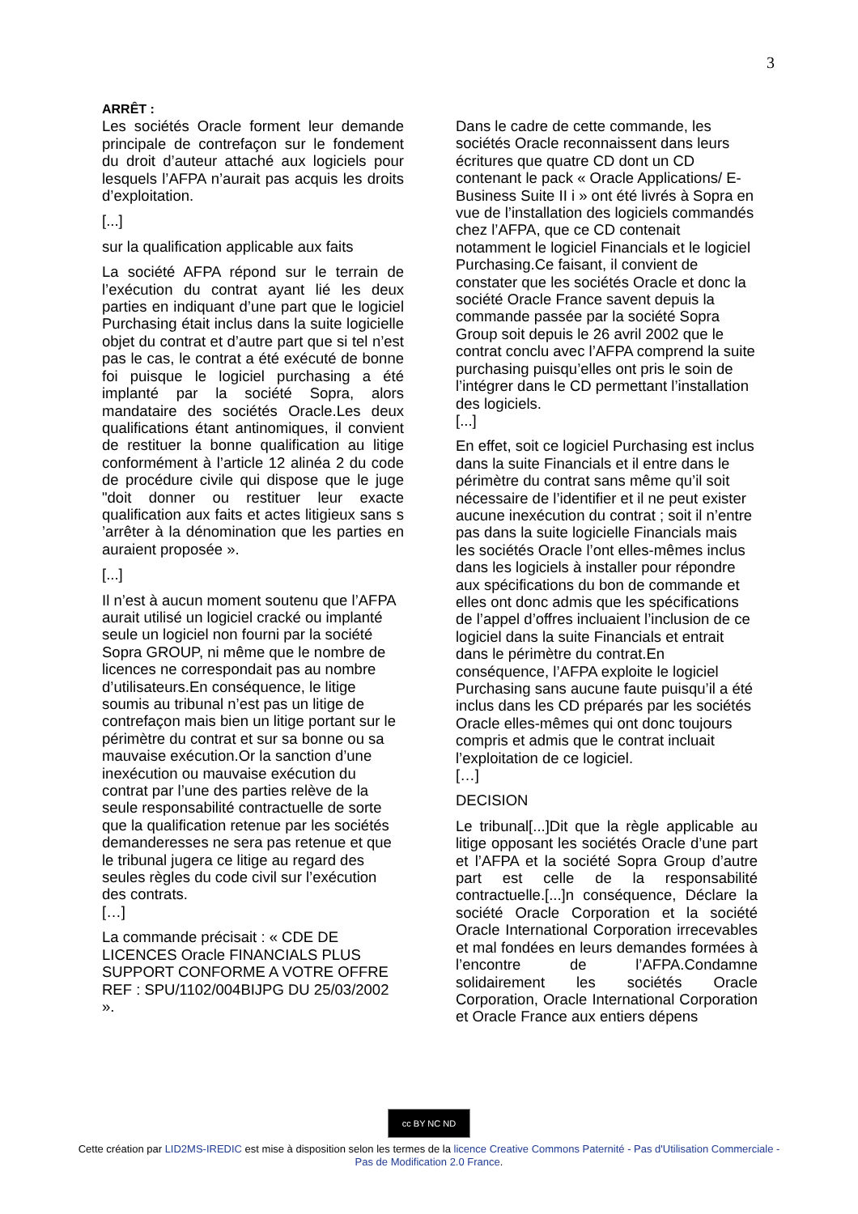3
ARRÊT :
Les sociétés Oracle forment leur demande principale de contrefaçon sur le fondement du droit d’auteur attaché aux logiciels pour lesquels l’AFPA n’aurait pas acquis les droits d’exploitation.
[...]
sur la qualification applicable aux faits
La société AFPA répond sur le terrain de l’exécution du contrat ayant lié les deux parties en indiquant d’une part que le logiciel Purchasing était inclus dans la suite logicielle objet du contrat et d’autre part que si tel n’est pas le cas, le contrat a été exécuté de bonne foi puisque le logiciel purchasing a été implanté par la société Sopra, alors mandataire des sociétés Oracle.Les deux qualifications étant antinomiques, il convient de restituer la bonne qualification au litige conformément à l’article 12 alinéa 2 du code de procédure civile qui dispose que le juge "doit donner ou restituer leur exacte qualification aux faits et actes litigieux sans s ’arrêter à la dénomination que les parties en auraient proposée ».
[...]
Il n’est à aucun moment soutenu que l’AFPA aurait utilisé un logiciel cracké ou implanté seule un logiciel non fourni par la société Sopra GROUP, ni même que le nombre de licences ne correspondait pas au nombre d’utilisateurs.En conséquence, le litige soumis au tribunal n’est pas un litige de contrefaçon mais bien un litige portant sur le périmètre du contrat et sur sa bonne ou sa mauvaise exécution.Or la sanction d’une inexécution ou mauvaise exécution du contrat par l’une des parties relève de la seule responsabilité contractuelle de sorte que la qualification retenue par les sociétés demanderesses ne sera pas retenue et que le tribunal jugera ce litige au regard des seules règles du code civil sur l’exécution des contrats.
[…]
La commande précisait : « CDE DE LICENCES Oracle FINANCIALS PLUS SUPPORT CONFORME A VOTRE OFFRE REF : SPU/1102/004BIJPG DU 25/03/2002 ».
Dans le cadre de cette commande, les sociétés Oracle reconnaissent dans leurs écritures que quatre CD dont un CD contenant le pack « Oracle Applications/ E-Business Suite II i » ont été livrés à Sopra en vue de l’installation des logiciels commandés chez l’AFPA, que ce CD contenait notamment le logiciel Financials et le logiciel Purchasing.Ce faisant, il convient de constater que les sociétés Oracle et donc la société Oracle France savent depuis la commande passée par la société Sopra Group soit depuis le 26 avril 2002 que le contrat conclu avec l’AFPA comprend la suite purchasing puisqu’elles ont pris le soin de l’intégrer dans le CD permettant l’installation des logiciels.
[...]
En effet, soit ce logiciel Purchasing est inclus dans la suite Financials et il entre dans le périmètre du contrat sans même qu’il soit nécessaire de l’identifier et il ne peut exister aucune inexécution du contrat ; soit il n’entre pas dans la suite logicielle Financials mais les sociétés Oracle l’ont elles-mêmes inclus dans les logiciels à installer pour répondre aux spécifications du bon de commande et elles ont donc admis que les spécifications de l’appel d’offres incluaient l’inclusion de ce logiciel dans la suite Financials et entrait dans le périmètre du contrat.En conséquence, l’AFPA exploite le logiciel Purchasing sans aucune faute puisqu’il a été inclus dans les CD préparés par les sociétés Oracle elles-mêmes qui ont donc toujours compris et admis que le contrat incluait l’exploitation de ce logiciel.
[…]
DECISION
Le tribunal[...]Dit que la règle applicable au litige opposant les sociétés Oracle d’une part et l’AFPA et la société Sopra Group d’autre part est celle de la responsabilité contractuelle.[...]n conséquence, Déclare la société Oracle Corporation et la société Oracle International Corporation irrecevables et mal fondées en leurs demandes formées à l’encontre de l’AFPA.Condamne solidairement les sociétés Oracle Corporation, Oracle International Corporation et Oracle France aux entiers dépens
cc BY NC ND
Cette création par LID2MS-IREDIC est mise à disposition selon les termes de la licence Creative Commons Paternité - Pas d'Utilisation Commerciale - Pas de Modification 2.0 France.